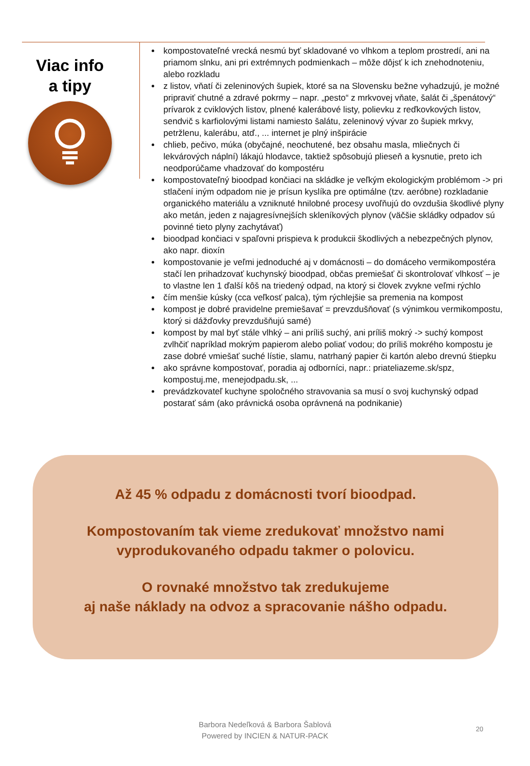Viac info
a tipy
kompostovateľné vrecká nesmú byť skladované vo vlhkom a teplom prostredí, ani na priamom slnku, ani pri extrémnych podmienkach – môže dôjsť k ich znehodnoteniu, alebo rozkladu
z listov, vňatí či zeleninových šupiek, ktoré sa na Slovensku bežne vyhadzujú, je možné pripraviť chutné a zdravé pokrmy – napr. „pesto“ z mrkvovej vňate, šalát či „špenátový“ prívarok z cviklových listov, plnené kalerábové listy, polievku z reďkovkových listov, sendvič s karfiolovými listami namiesto šalátu, zeleninový vývar zo šupiek mrkvy, petržlenu, kalerábu, atď., ... internet je plný inšpirácie
chlieb, pečivo, múka (obyčajné, neochutené, bez obsahu masla, mliečnych či lekvárových náplní) lákajú hlodavce, taktiež spôsobujú plieseň a kysnutie, preto ich neodporúčame vhadzovať do kompostéru
kompostovateľný bioodpad končiaci na skládke je veľkým ekologickým problémom -> pri stlačení iným odpadom nie je prísun kyslíka pre optimálne (tzv. aeróbne) rozkladanie organického materiálu a vzniknuté hnilobné procesy uvoľňujú do ovzdušia škodlivé plyny ako metán, jeden z najagresívnejších skleníkových plynov (väčšie skládky odpadov sú povinné tieto plyny zachytávať)
bioodpad končiaci v spaľovni prispieva k produkcii škodlivých a nebezpečných plynov, ako napr. dioxín
kompostovanie je veľmi jednoduché aj v domácnosti – do domáceho vermikompostéra stačí len prihadzovať kuchynský bioodpad, občas premiešať či skontrolovať vlhkosť – je to vlastne len 1 ďalší kôš na triedený odpad, na ktorý si človek zvykne veľmi rýchlo
čím menšie kúsky (cca veľkosť palca), tým rýchlejšie sa premenia na kompost
kompost je dobré pravidelne premiešavať = prevzdušňovať (s výnimkou vermikompostu, ktorý si dážďovky prevzdušňujú samé)
kompost by mal byť stále vlhký – ani príliš suchý, ani príliš mokrý -> suchý kompost zvlhčiť napríklad mokrým papierom alebo poliať vodou; do príliš mokrého kompostu je zase dobré vmiešať suché lístie, slamu, natrhaný papier či kartón alebo drevnú štiepku
ako správne kompostovať, poradia aj odborníci, napr.: priateliazeme.sk/spz, kompostuj.me, menejodpadu.sk, ...
prevádzkovateľ kuchyne spoločného stravovania sa musí o svoj kuchynský odpad postarať sám (ako právnická osoba oprávnená na podnikanie)
Až 45 % odpadu z domácnosti tvorí bioodpad.
Kompostovaním tak vieme zredukovať množstvo nami
vyprodukovaného odpadu takmer o polovicu.
O rovnaké množstvo tak zredukujeme
aj naše náklady na odvoz a spracovanie nášho odpadu.
Barbora Nedeľková & Barbora Šablová
Powered by INCIEN & NATUR-PACK
20